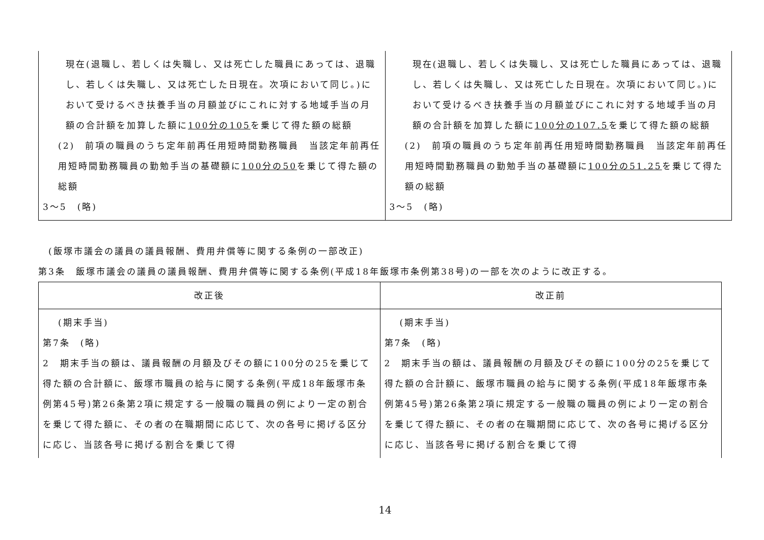| 現在(退職し、若しくは失職し、又は死亡した職員にあっては、退職し、若しくは失職し、又は死亡した日現在。次項において同じ。)において受けるべき扶養手当の月額並びにこれに対する地域手当の月額の合計額を加算した額に 100分の105 を乗じて得た額の総額 (2) 前項の職員のうち定年前再任用短時間勤務職員 当該定年前再任用短時間勤務職員の勤勉手当の基礎額に 100分の50 を乗じて得た額の総額 3～5 (略) | 現在(退職し、若しくは失職し、又は死亡した職員にあっては、退職し、若しくは失職し、又は死亡した日現在。次項において同じ。)において受けるべき扶養手当の月額並びにこれに対する地域手当の月額の合計額を加算した額に 100分の107.5 を乗じて得た額の総額 (2) 前項の職員のうち定年前再任用短時間勤務職員 当該定年前再任用短時間勤務職員の勤勉手当の基礎額に 100分の51.25 を乗じて得た額の総額 3～5 (略) |
(飯塚市議会の議員の議員報酬、費用弁償等に関する条例の一部改正)
第3条　飯塚市議会の議員の議員報酬、費用弁償等に関する条例(平成18年飯塚市条例第38号)の一部を次のように改正する。
| 改正後 | 改正前 |
| --- | --- |
| (期末手当) 第7条 (略) 2 期末手当の額は、議員報酬の月額及びその額に100分の25を乗じて得た額の合計額に、飯塚市職員の給与に関する条例(平成18年飯塚市条例第45号)第26条第2項に規定する一般職の職員の例により一定の割合を乗じて得た額に、その者の在職期間に応じて、次の各号に掲げる区分に応じ、当該各号に掲げる割合を乗じて得 | (期末手当) 第7条 (略) 2 期末手当の額は、議員報酬の月額及びその額に100分の25を乗じて得た額の合計額に、飯塚市職員の給与に関する条例(平成18年飯塚市条例第45号)第26条第2項に規定する一般職の職員の例により一定の割合を乗じて得た額に、その者の在職期間に応じて、次の各号に掲げる区分に応じ、当該各号に掲げる割合を乗じて得 |
14